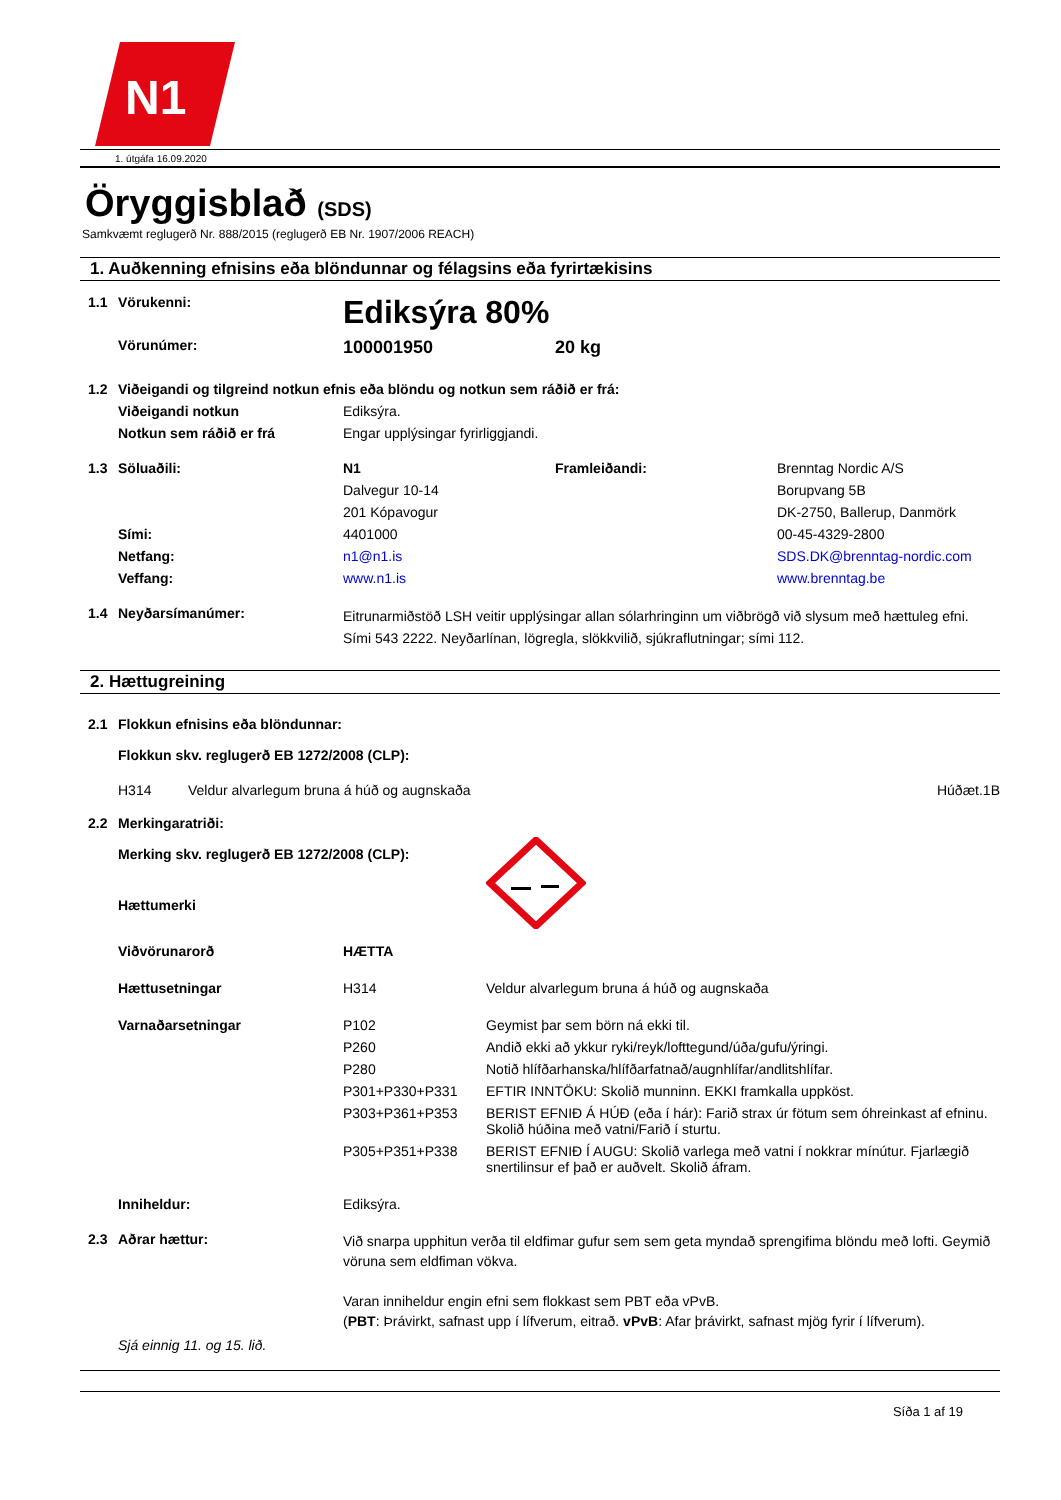N1
1. útgáfa 16.09.2020
Öryggisblað (SDS)
Samkvæmt reglugerð Nr. 888/2015 (reglugerð EB Nr. 1907/2006 REACH)
1. Auðkenning efnisins eða blöndunnar og félagsins eða fyrirtækisins
| 1.1 | Vörukenni: | Ediksýra 80% | | |
| | Vörunúmer: | 100001950 | 20 kg | |
| 1.2 | Viðeigandi og tilgreind notkun efnis eða blöndu og notkun sem ráðið er frá: | | | |
| | Viðeigandi notkun | Ediksýra. | | |
| | Notkun sem ráðið er frá | Engar upplýsingar fyrirliggjandi. | | |
| 1.3 | Söluaðili: | N1 | Framleiðandi: | Brenntag Nordic A/S |
| | | Dalvegur 10-14 | | Borupvang 5B |
| | | 201 Kópavogur | | DK-2750, Ballerup, Danmörk |
| | Sími: | 4401000 | | 00-45-4329-2800 |
| | Netfang: | n1@n1.is | | SDS.DK@brenntag-nordic.com |
| | Veffang: | www.n1.is | | www.brenntag.be |
| 1.4 | Neyðarsímanúmer: | Eitrunarmiðstöð LSH veitir upplýsingar allan sólarhringinn um viðbrögð við slysum með hættuleg efni. Sími 543 2222. Neyðarlínan, lögregla, slökkvilið, sjúkraflutningar; sími 112. | | |
2. Hættugreining
| 2.1 | Flokkun efnisins eða blöndunnar: | | | |
| | Flokkun skv. reglugerð EB 1272/2008 (CLP): | | | |
| | | H314 | Veldur alvarlegum bruna á húð og augnskaða | Húðæt.1B |
| 2.2 | Merkingaratriði: | | |
| | Merking skv. reglugerð EB 1272/2008 (CLP): | | |
| | Hættumerki | | |
| | Viðvörunarorð | HÆTTA | |
| | Hættusetningar | H314 | Veldur alvarlegum bruna á húð og augnskaða |
| | Varnaðarsetningar | P102 | Geymist þar sem börn ná ekki til. |
| | | P260 | Andið ekki að ykkur ryki/reyk/lofttegund/úða/gufu/ýringi. |
| | | P280 | Notið hlífðarhanska/hlífðarfatnað/augnhlífar/andlitshlífar. |
| | | P301+P330+P331 | EFTIR INNTÖKU: Skolið munninn. EKKI framkalla uppköst. |
| | | P303+P361+P353 | BERIST EFNIÐ Á HÚÐ (eða í hár): Farið strax úr fötum sem óhreinkast af efninu. Skolið húðina með vatni/Farið í sturtu. |
| | | P305+P351+P338 | BERIST EFNIÐ Í AUGU: Skolið varlega með vatni í nokkrar mínútur. Fjarlægið snertilinsur ef það er auðvelt. Skolið áfram. |
| | Inniheldur: | Ediksýra. | |
| 2.3 | Aðrar hættur: | Við snarpa upphitun verða til eldfimar gufur sem sem geta myndað sprengifima blöndu með lofti. Geymið vöruna sem eldfiman vökva. Varan inniheldur engin efni sem flokkast sem PBT eða vPvB. ( PBT : Þrávirkt, safnast upp í lífverum, eitrað. vPvB : Afar þrávirkt, safnast mjög fyrir í lífverum). | |
| | Sjá einnig 11. og 15. lið. | | |
Síða 1 af 19